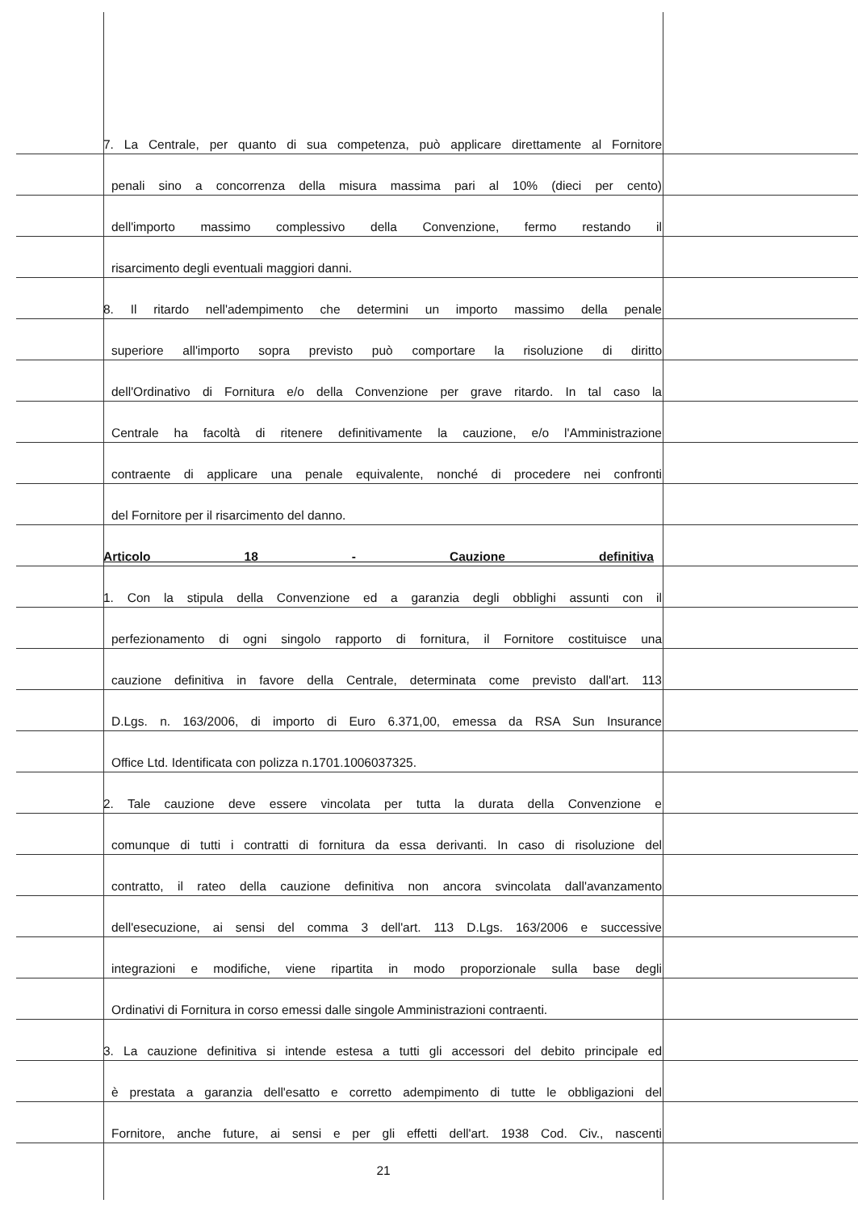7. La Centrale, per quanto di sua competenza, può applicare direttamente al Fornitore
penali sino a concorrenza della misura massima pari al 10% (dieci per cento)
dell'importo massimo complessivo della Convenzione, fermo restando il
risarcimento degli eventuali maggiori danni.
8. Il ritardo nell'adempimento che determini un importo massimo della penale
superiore all'importo sopra previsto può comportare la risoluzione di diritto
dell'Ordinativo di Fornitura e/o della Convenzione per grave ritardo. In tal caso la
Centrale ha facoltà di ritenere definitivamente la cauzione, e/o l'Amministrazione
contraente di applicare una penale equivalente, nonché di procedere nei confronti
del Fornitore per il risarcimento del danno.
Articolo 18 - Cauzione definitiva
1. Con la stipula della Convenzione ed a garanzia degli obblighi assunti con il
perfezionamento di ogni singolo rapporto di fornitura, il Fornitore costituisce una
cauzione definitiva in favore della Centrale, determinata come previsto dall'art. 113
D.Lgs. n. 163/2006, di importo di Euro 6.371,00, emessa da RSA Sun Insurance
Office Ltd. Identificata con polizza n.1701.1006037325.
2. Tale cauzione deve essere vincolata per tutta la durata della Convenzione e
comunque di tutti i contratti di fornitura da essa derivanti. In caso di risoluzione del
contratto, il rateo della cauzione definitiva non ancora svincolata dall'avanzamento
dell'esecuzione, ai sensi del comma 3 dell'art. 113 D.Lgs. 163/2006 e successive
integrazioni e modifiche, viene ripartita in modo proporzionale sulla base degli
Ordinativi di Fornitura in corso emessi dalle singole Amministrazioni contraenti.
3. La cauzione definitiva si intende estesa a tutti gli accessori del debito principale ed
è prestata a garanzia dell'esatto e corretto adempimento di tutte le obbligazioni del
Fornitore, anche future, ai sensi e per gli effetti dell'art. 1938 Cod. Civ., nascenti
21